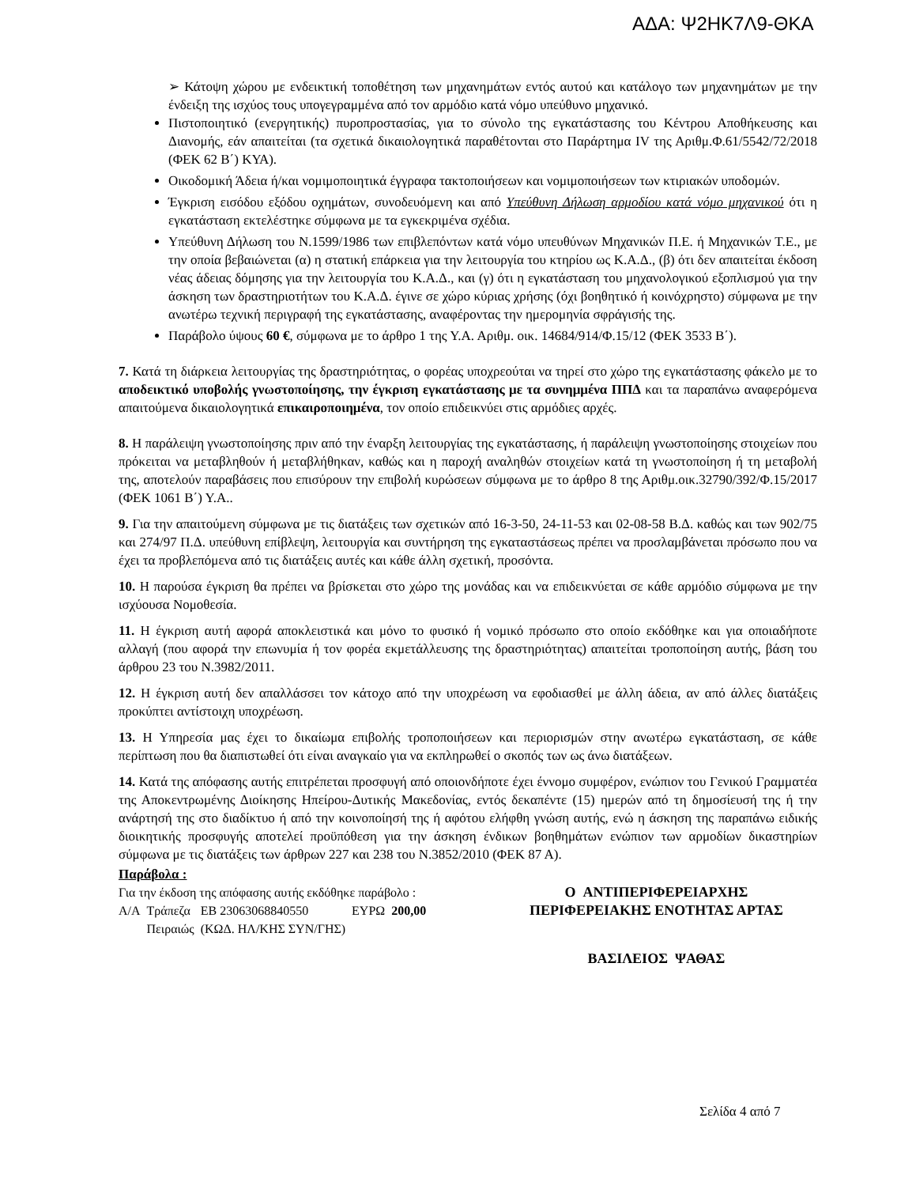ΑΔΑ: Ψ2ΗΚ7Λ9-ΘΚΑ
➢ Κάτοψη χώρου με ενδεικτική τοποθέτηση των μηχανημάτων εντός αυτού και κατάλογο των μηχανημάτων με την ένδειξη της ισχύος τους υπογεγραμμένα από τον αρμόδιο κατά νόμο υπεύθυνο μηχανικό.
Πιστοποιητικό (ενεργητικής) πυροπροστασίας, για το σύνολο της εγκατάστασης του Κέντρου Αποθήκευσης και Διανομής, εάν απαιτείται (τα σχετικά δικαιολογητικά παραθέτονται στο Παράρτημα IV της Αριθμ.Φ.61/5542/72/2018 (ΦΕΚ 62 Β΄) ΚΥΑ).
Οικοδομική Άδεια ή/και νομιμοποιητικά έγγραφα τακτοποιήσεων και νομιμοποιήσεων των κτιριακών υποδομών.
Έγκριση εισόδου εξόδου οχημάτων, συνοδευόμενη και από Υπεύθυνη Δήλωση αρμοδίου κατά νόμο μηχανικού ότι η εγκατάσταση εκτελέστηκε σύμφωνα με τα εγκεκριμένα σχέδια.
Υπεύθυνη Δήλωση του Ν.1599/1986 των επιβλεπόντων κατά νόμο υπευθύνων Μηχανικών Π.Ε. ή Μηχανικών Τ.Ε., με την οποία βεβαιώνεται (α) η στατική επάρκεια για την λειτουργία του κτηρίου ως Κ.Α.Δ., (β) ότι δεν απαιτείται έκδοση νέας άδειας δόμησης για την λειτουργία του Κ.Α.Δ., και (γ) ότι η εγκατάσταση του μηχανολογικού εξοπλισμού για την άσκηση των δραστηριοτήτων του Κ.Α.Δ. έγινε σε χώρο κύριας χρήσης (όχι βοηθητικό ή κοινόχρηστο) σύμφωνα με την ανωτέρω τεχνική περιγραφή της εγκατάστασης, αναφέροντας την ημερομηνία σφράγισής της.
Παράβολο ύψους 60 €, σύμφωνα με το άρθρο 1 της Υ.Α. Αριθμ. οικ. 14684/914/Φ.15/12 (ΦΕΚ 3533 Β΄).
7. Κατά τη διάρκεια λειτουργίας της δραστηριότητας, ο φορέας υποχρεούται να τηρεί στο χώρο της εγκατάστασης φάκελο με το αποδεικτικό υποβολής γνωστοποίησης, την έγκριση εγκατάστασης με τα συνημμένα ΠΠΔ και τα παραπάνω αναφερόμενα απαιτούμενα δικαιολογητικά επικαιροποιημένα, τον οποίο επιδεικνύει στις αρμόδιες αρχές.
8. Η παράλειψη γνωστοποίησης πριν από την έναρξη λειτουργίας της εγκατάστασης, ή παράλειψη γνωστοποίησης στοιχείων που πρόκειται να μεταβληθούν ή μεταβλήθηκαν, καθώς και η παροχή αναληθών στοιχείων κατά τη γνωστοποίηση ή τη μεταβολή της, αποτελούν παραβάσεις που επισύρουν την επιβολή κυρώσεων σύμφωνα με το άρθρο 8 της Αριθμ.οικ.32790/392/Φ.15/2017 (ΦΕΚ 1061 Β΄) Υ.Α..
9. Για την απαιτούμενη σύμφωνα με τις διατάξεις των σχετικών από 16-3-50, 24-11-53 και 02-08-58 Β.Δ. καθώς και των 902/75 και 274/97 Π.Δ. υπεύθυνη επίβλεψη, λειτουργία και συντήρηση της εγκαταστάσεως πρέπει να προσλαμβάνεται πρόσωπο που να έχει τα προβλεπόμενα από τις διατάξεις αυτές και κάθε άλλη σχετική, προσόντα.
10. Η παρούσα έγκριση θα πρέπει να βρίσκεται στο χώρο της μονάδας και να επιδεικνύεται σε κάθε αρμόδιο σύμφωνα με την ισχύουσα Νομοθεσία.
11. Η έγκριση αυτή αφορά αποκλειστικά και μόνο το φυσικό ή νομικό πρόσωπο στο οποίο εκδόθηκε και για οποιαδήποτε αλλαγή (που αφορά την επωνυμία ή τον φορέα εκμετάλλευσης της δραστηριότητας) απαιτείται τροποποίηση αυτής, βάση του άρθρου 23 του Ν.3982/2011.
12. Η έγκριση αυτή δεν απαλλάσσει τον κάτοχο από την υποχρέωση να εφοδιασθεί με άλλη άδεια, αν από άλλες διατάξεις προκύπτει αντίστοιχη υποχρέωση.
13. Η Υπηρεσία μας έχει το δικαίωμα επιβολής τροποποιήσεων και περιορισμών στην ανωτέρω εγκατάσταση, σε κάθε περίπτωση που θα διαπιστωθεί ότι είναι αναγκαίο για να εκπληρωθεί ο σκοπός των ως άνω διατάξεων.
14. Κατά της απόφασης αυτής επιτρέπεται προσφυγή από οποιονδήποτε έχει έννομο συμφέρον, ενώπιον του Γενικού Γραμματέα της Αποκεντρωμένης Διοίκησης Ηπείρου-Δυτικής Μακεδονίας, εντός δεκαπέντε (15) ημερών από τη δημοσίευσή της ή την ανάρτησή της στο διαδίκτυο ή από την κοινοποίησή της ή αφότου ελήφθη γνώση αυτής, ενώ η άσκηση της παραπάνω ειδικής διοικητικής προσφυγής αποτελεί προϋπόθεση για την άσκηση ένδικων βοηθημάτων ενώπιον των αρμοδίων δικαστηρίων σύμφωνα με τις διατάξεις των άρθρων 227 και 238 του Ν.3852/2010 (ΦΕΚ 87 Α).
Παράβολα :
Για την έκδοση της απόφασης αυτής εκδόθηκε παράβολο :
| Α/Α | Τράπεζα Πειραιώς | ΕΒ 23063068840550 (ΚΩΔ. ΗΛ/ΚΗΣ ΣΥΝ/ΓΗΣ) | ΕΥΡΩ | 200,00 |
Ο ΑΝΤΙΠΕΡΙΦΕΡΕΙΑΡΧΗΣ
ΠΕΡΙΦΕΡΕΙΑΚΗΣ ΕΝΟΤΗΤΑΣ ΑΡΤΑΣ
ΒΑΣΙΛΕΙΟΣ ΨΑΘΑΣ
Σελίδα 4 από 7